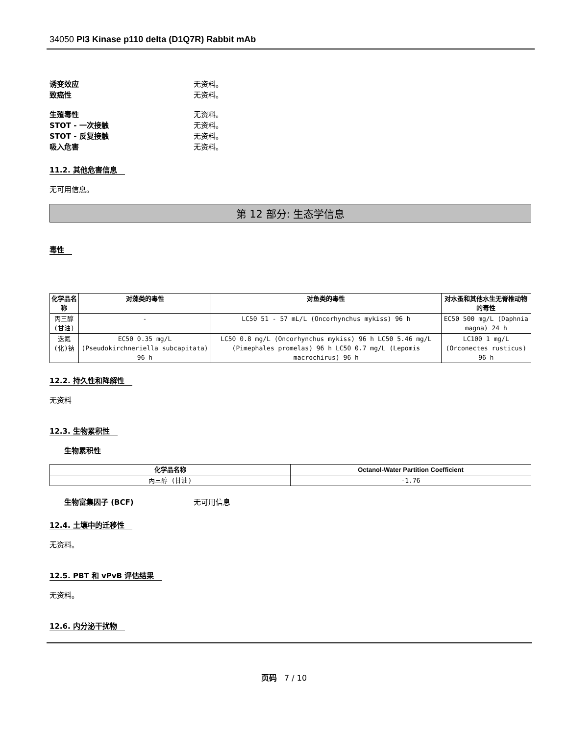34050 PI3 Kinase p110 delta (D1Q7R) Rabbit mAb
诱变效应 无资料。
致癌性 无资料。
生殖毒性 无资料。
STOT - 一次接触 无资料。
STOT - 反复接触 无资料。
吸入危害 无资料。
11.2. 其他危害信息
无可用信息。
第 12 部分: 生态学信息
毒性
| 化学品名称 | 对藻类的毒性 | 对鱼类的毒性 | 对水蚤和其他水生无脊椎动物的毒性 |
| --- | --- | --- | --- |
| 丙三醇 (甘油) | - | LC50 51 - 57 mL/L (Oncorhynchus mykiss) 96 h | EC50 500 mg/L (Daphnia magna) 24 h |
| 迭氮(化)钠 | EC50 0.35 mg/L (Pseudokirchneriella subcapitata) 96 h | LC50 0.8 mg/L (Oncorhynchus mykiss) 96 h LC50 5.46 mg/L (Pimephales promelas) 96 h LC50 0.7 mg/L (Lepomis macrochirus) 96 h | LC100 1 mg/L (Orconectes rusticus) 96 h |
12.2. 持久性和降解性
无资料
12.3. 生物累积性
生物累积性
| 化学品名称 | Octanol-Water Partition Coefficient |
| --- | --- |
| 丙三醇 (甘油) | -1.76 |
生物富集因子 (BCF) 无可用信息
12.4. 土壤中的迁移性
无资料。
12.5. PBT 和 vPvB 评估结果
无资料。
12.6. 内分泌干扰物
页码 7 / 10